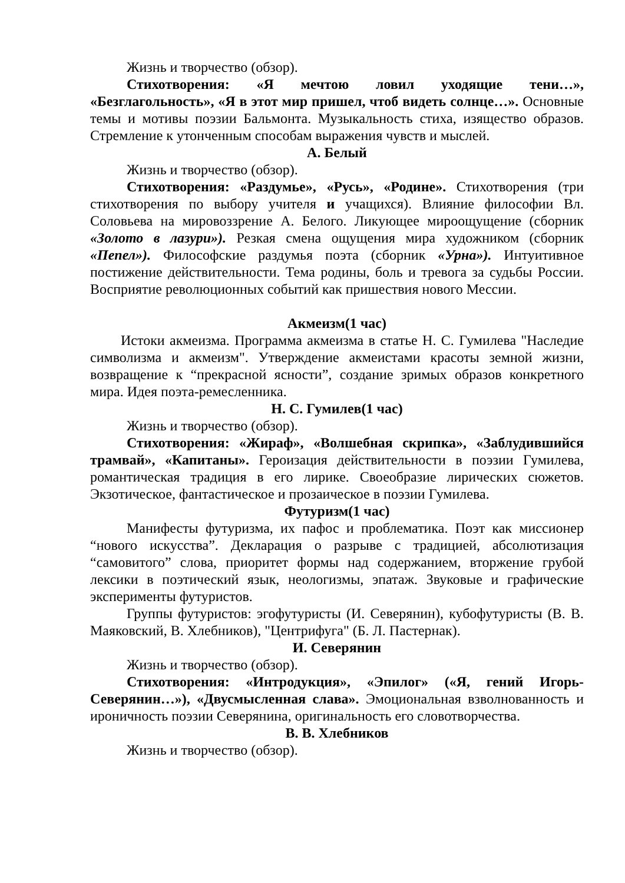Жизнь и творчество (обзор).
Стихотворения: «Я мечтою ловил уходящие тени…», «Безглагольность», «Я в этот мир пришел, чтоб видеть солнце…». Основные темы и мотивы поэзии Бальмонта. Музыкальность стиха, изящество образов. Стремление к утонченным способам выражения чувств и мыслей.
А. Белый
Жизнь и творчество (обзор).
Стихотворения: «Раздумье», «Русь», «Родине». Стихотворения (три стихотворения по выбору учителя и учащихся). Влияние философии Вл. Соловьева на мировоззрение А. Белого. Ликующее мироощущение (сборник «Золото в лазури»). Резкая смена ощущения мира художником (сборник «Пепел»). Философские раздумья поэта (сборник «Урна»). Интуитивное постижение действительности. Тема родины, боль и тревога за судьбы России. Восприятие революционных событий как пришествия нового Мессии.
Акмеизм(1 час)
Истоки акмеизма. Программа акмеизма в статье Н. С. Гумилева "Наследие символизма и акмеизм". Утверждение акмеистами красоты земной жизни, возвращение к “прекрасной ясности”, создание зримых образов конкретного мира. Идея поэта-ремесленника.
Н. С. Гумилев(1 час)
Жизнь и творчество (обзор).
Стихотворения: «Жираф», «Волшебная скрипка», «Заблудившийся трамвай», «Капитаны». Героизация действительности в поэзии Гумилева, романтическая традиция в его лирике. Своеобразие лирических сюжетов. Экзотическое, фантастическое и прозаическое в поэзии Гумилева.
Футуризм(1 час)
Манифесты футуризма, их пафос и проблематика. Поэт как миссионер “нового искусства”. Декларация о разрыве с традицией, абсолютизация “самовитого” слова, приоритет формы над содержанием, вторжение грубой лексики в поэтический язык, неологизмы, эпатаж. Звуковые и графические эксперименты футуристов.
Группы футуристов: эгофутуристы (И. Северянин), кубофутуристы (В. В. Маяковский, В. Хлебников), "Центрифуга" (Б. Л. Пастернак).
И. Северянин
Жизнь и творчество (обзор).
Стихотворения: «Интродукция», «Эпилог» («Я, гений Игорь-Северянин…»), «Двусмысленная слава». Эмоциональная взволнованность и ироничность поэзии Северянина, оригинальность его словотворчества.
В. В. Хлебников
Жизнь и творчество (обзор).